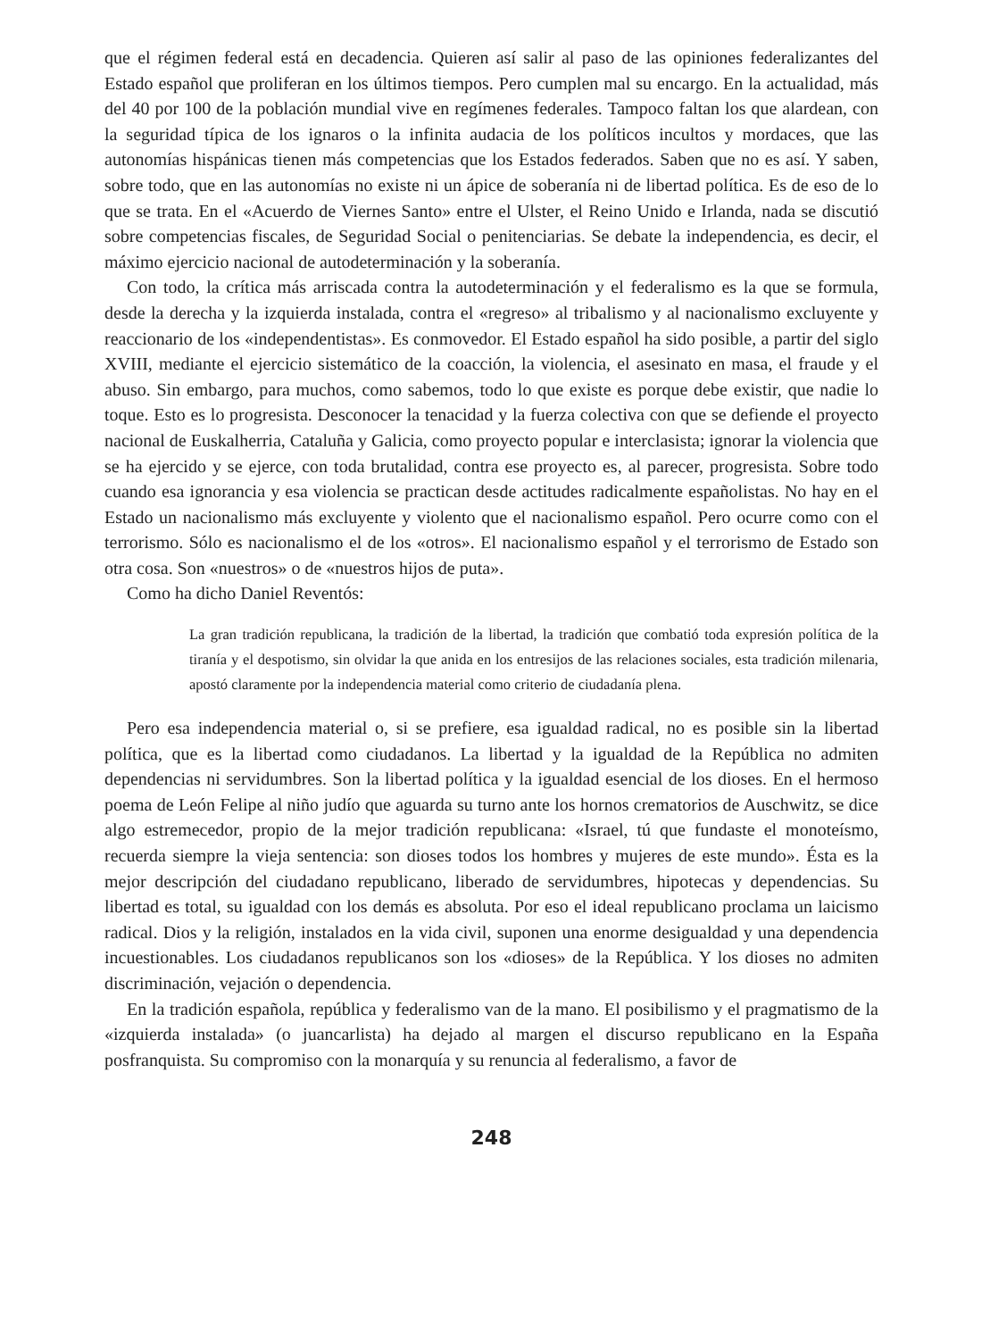que el régimen federal está en decadencia. Quieren así salir al paso de las opiniones federalizantes del Estado español que proliferan en los últimos tiempos. Pero cumplen mal su encargo. En la actualidad, más del 40 por 100 de la población mundial vive en regímenes federales. Tampoco faltan los que alardean, con la seguridad típica de los ignaros o la infinita audacia de los políticos incultos y mordaces, que las autonomías hispánicas tienen más competencias que los Estados federados. Saben que no es así. Y saben, sobre todo, que en las autonomías no existe ni un ápice de soberanía ni de libertad política. Es de eso de lo que se trata. En el «Acuerdo de Viernes Santo» entre el Ulster, el Reino Unido e Irlanda, nada se discutió sobre competencias fiscales, de Seguridad Social o penitenciarias. Se debate la independencia, es decir, el máximo ejercicio nacional de autodeterminación y la soberanía.
Con todo, la crítica más arriscada contra la autodeterminación y el federalismo es la que se formula, desde la derecha y la izquierda instalada, contra el «regreso» al tribalismo y al nacionalismo excluyente y reaccionario de los «independentistas». Es conmovedor. El Estado español ha sido posible, a partir del siglo XVIII, mediante el ejercicio sistemático de la coacción, la violencia, el asesinato en masa, el fraude y el abuso. Sin embargo, para muchos, como sabemos, todo lo que existe es porque debe existir, que nadie lo toque. Esto es lo progresista. Desconocer la tenacidad y la fuerza colectiva con que se defiende el proyecto nacional de Euskalherria, Cataluña y Galicia, como proyecto popular e interclasista; ignorar la violencia que se ha ejercido y se ejerce, con toda brutalidad, contra ese proyecto es, al parecer, progresista. Sobre todo cuando esa ignorancia y esa violencia se practican desde actitudes radicalmente españolistas. No hay en el Estado un nacionalismo más excluyente y violento que el nacionalismo español. Pero ocurre como con el terrorismo. Sólo es nacionalismo el de los «otros». El nacionalismo español y el terrorismo de Estado son otra cosa. Son «nuestros» o de «nuestros hijos de puta».
Como ha dicho Daniel Reventós:
La gran tradición republicana, la tradición de la libertad, la tradición que combatió toda expresión política de la tiranía y el despotismo, sin olvidar la que anida en los entresijos de las relaciones sociales, esta tradición milenaria, apostó claramente por la independencia material como criterio de ciudadanía plena.
Pero esa independencia material o, si se prefiere, esa igualdad radical, no es posible sin la libertad política, que es la libertad como ciudadanos. La libertad y la igualdad de la República no admiten dependencias ni servidumbres. Son la libertad política y la igualdad esencial de los dioses. En el hermoso poema de León Felipe al niño judío que aguarda su turno ante los hornos crematorios de Auschwitz, se dice algo estremecedor, propio de la mejor tradición republicana: «Israel, tú que fundaste el monoteísmo, recuerda siempre la vieja sentencia: son dioses todos los hombres y mujeres de este mundo». Ésta es la mejor descripción del ciudadano republicano, liberado de servidumbres, hipotecas y dependencias. Su libertad es total, su igualdad con los demás es absoluta. Por eso el ideal republicano proclama un laicismo radical. Dios y la religión, instalados en la vida civil, suponen una enorme desigualdad y una dependencia incuestionables. Los ciudadanos republicanos son los «dioses» de la República. Y los dioses no admiten discriminación, vejación o dependencia.
En la tradición española, república y federalismo van de la mano. El posibilismo y el pragmatismo de la «izquierda instalada» (o juancarlista) ha dejado al margen el discurso republicano en la España posfranquista. Su compromiso con la monarquía y su renuncia al federalismo, a favor de
248